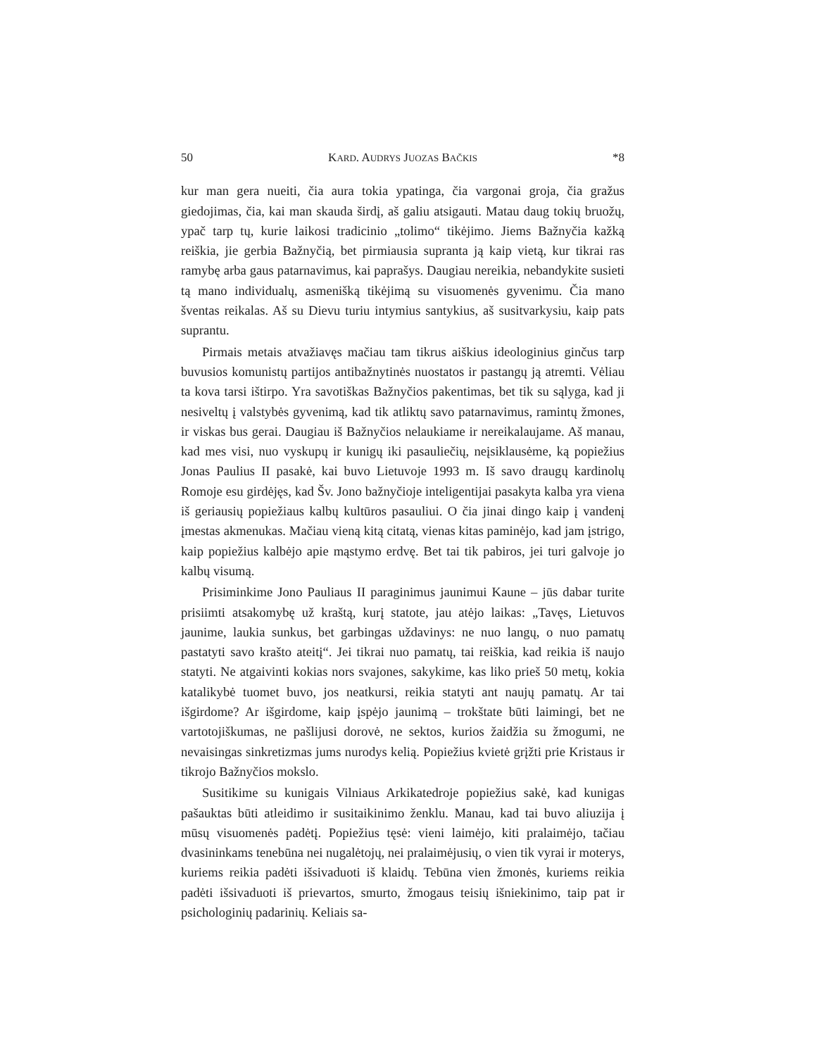50 KARD. AUDRYS JUOZAS BAČKIS *8
kur man gera nueiti, čia aura tokia ypatinga, čia vargonai groja, čia gražus giedojimas, čia, kai man skauda širdį, aš galiu atsigauti. Matau daug tokių bruožų, ypač tarp tų, kurie laikosi tradicinio „tolimo“ tikėjimo. Jiems Bažnyčia kažką reiškia, jie gerbia Bažnyčią, bet pirmiausia supranta ją kaip vietą, kur tikrai ras ramybę arba gaus patarnavimus, kai paprašys. Daugiau nereikia, nebandykite susieti tą mano individualų, asmenišką tikėjimą su visuomenės gyvenimu. Čia mano šventas reikalas. Aš su Dievu turiu intymius santykius, aš susitvarkysiu, kaip pats suprantu.
Pirmais metais atvažiavęs mačiau tam tikrus aiškius ideologinius ginčus tarp buvusios komunistų partijos antibažnytinės nuostatos ir pastangų ją atremti. Vėliau ta kova tarsi ištirpo. Yra savotiškas Bažnyčios pakentimas, bet tik su sąlyga, kad ji nesiveltų į valstybės gyvenimą, kad tik atliktų savo patarnavimus, ramintų žmones, ir viskas bus gerai. Daugiau iš Bažnyčios nelaukiame ir nereikalaujame. Aš manau, kad mes visi, nuo vyskupų ir kunigų iki pasauliečių, neįsiklausėme, ką popiežius Jonas Paulius II pasakė, kai buvo Lietuvoje 1993 m. Iš savo draugų kardinolų Romoje esu girdėjęs, kad Šv. Jono bažnyčioje inteligentijai pasakyta kalba yra viena iš geriausių popiežiaus kalbų kultūros pasauliui. O čia jinai dingo kaip į vandenį įmestas akmenukas. Mačiau vieną kitą citatą, vienas kitas paminėjo, kad jam įstrigo, kaip popiežius kalbėjo apie mąstymo erdvę. Bet tai tik pabiros, jei turi galvoje jo kalbų visumą.
Prisiminkime Jono Pauliaus II paraginimus jaunimui Kaune – jūs dabar turite prisiimti atsakomybę už kraštą, kurį statote, jau atėjo laikas: „Tavęs, Lietuvos jaunime, laukia sunkus, bet garbingas uždavinys: ne nuo langų, o nuo pamatų pastatyti savo krašto ateitį“. Jei tikrai nuo pamatų, tai reiškia, kad reikia iš naujo statyti. Ne atgaivinti kokias nors svajones, sakykime, kas liko prieš 50 metų, kokia katalikybė tuomet buvo, jos neatkursi, reikia statyti ant naujų pamatų. Ar tai išgirdome? Ar išgirdome, kaip įspėjo jaunimą – trokštate būti laimingi, bet ne vartotojiškumas, ne pašlijusi dorovė, ne sektos, kurios žaidžia su žmogumi, ne nevaisingas sinkretizmas jums nurodys kelią. Popiežius kvietė grįžti prie Kristaus ir tikrojo Bažnyčios mokslo.
Susitikime su kunigais Vilniaus Arkikatedroje popiežius sakė, kad kunigas pašauktas būti atleidimo ir susitaikinimo ženklu. Manau, kad tai buvo aliuzija į mūsų visuomenės padėtį. Popiežius tęsė: vieni laimėjo, kiti pralaimėjo, tačiau dvasininkams tenebūna nei nugalėtojų, nei pralaimėjusių, o vien tik vyrai ir moterys, kuriems reikia padėti išsivaduoti iš klaidų. Tebūna vien žmonės, kuriems reikia padėti išsivaduoti iš prievartos, smurto, žmogaus teisių išniekinimo, taip pat ir psichologinių padarinių. Keliais sa-